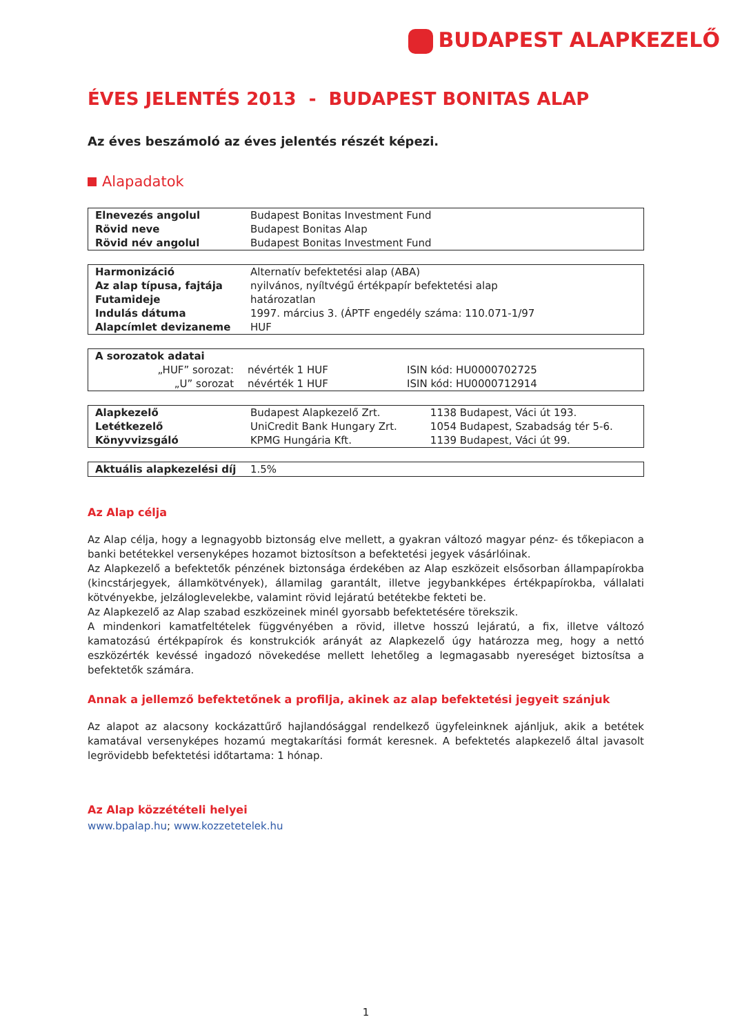BUDAPEST ALAPKEZELŐ
ÉVES JELENTÉS 2013 - BUDAPEST BONITAS ALAP
Az éves beszámoló az éves jelentés részét képezi.
Alapadatok
| Elnevezés angolul | Budapest Bonitas Investment Fund |
| Rövid neve | Budapest Bonitas Alap |
| Rövid név angolul | Budapest Bonitas Investment Fund |
| Harmonizáció | Alternatív befektetési alap (ABA) |
| Az alap típusa, fajtája | nyilvános, nyíltvégű értékpapír befektetési alap |
| Futamideje | határozatlan |
| Indulás dátuma | 1997. március 3. (ÁPTF engedély száma: 110.071-1/97 |
| Alapcímlet devizaneme | HUF |
| A sorozatok adatai | | |
| „HUF” sorozat: | névérték 1 HUF | ISIN kód: HU0000702725 |
| „U” sorozat | névérték 1 HUF | ISIN kód: HU0000712914 |
| Alapkezelő | Budapest Alapkezelő Zrt. | 1138 Budapest, Váci út 193. |
| Letétkezelő | UniCredit Bank Hungary Zrt. | 1054 Budapest, Szabadság tér 5-6. |
| Könyvvizsgáló | KPMG Hungária Kft. | 1139 Budapest, Váci út 99. |
| Aktuális alapkezelési díj | 1.5% |
Az Alap célja
Az Alap célja, hogy a legnagyobb biztonság elve mellett, a gyakran változó magyar pénz- és tőkepiacon a banki betétekkel versenyképes hozamot biztosítson a befektetési jegyek vásárlóinak.
Az Alapkezelő a befektetők pénzének biztonsága érdekében az Alap eszközeit elsősorban állampapírokba (kincstárjegyek, államkötvények), államilag garantált, illetve jegybankképes értékpapírokba, vállalati kötvényekbe, jelzáloglevelekbe, valamint rövid lejáratú betétekbe fekteti be.
Az Alapkezelő az Alap szabad eszközeinek minél gyorsabb befektetésére törekszik.
A mindenkori kamatfeltételek függvényében a rövid, illetve hosszú lejáratú, a fix, illetve változó kamatozású értékpapírok és konstrukciók arányát az Alapkezelő úgy határozza meg, hogy a nettó eszközérték kevéssé ingadozó növekedése mellett lehetőleg a legmagasabb nyereséget biztosítsa a befektetők számára.
Annak a jellemző befektetőnek a profilja, akinek az alap befektetési jegyeit szánjuk
Az alapot az alacsony kockázattűrő hajlandósággal rendelkező ügyfeleinknek ajánljuk, akik a betétek kamatával versenyképes hozamú megtakarítási formát keresnek. A befektetés alapkezelő által javasolt legrövidebb befektetési időtartama: 1 hónap.
Az Alap közzétételi helyei
www.bpalap.hu; www.kozzetetelek.hu
1